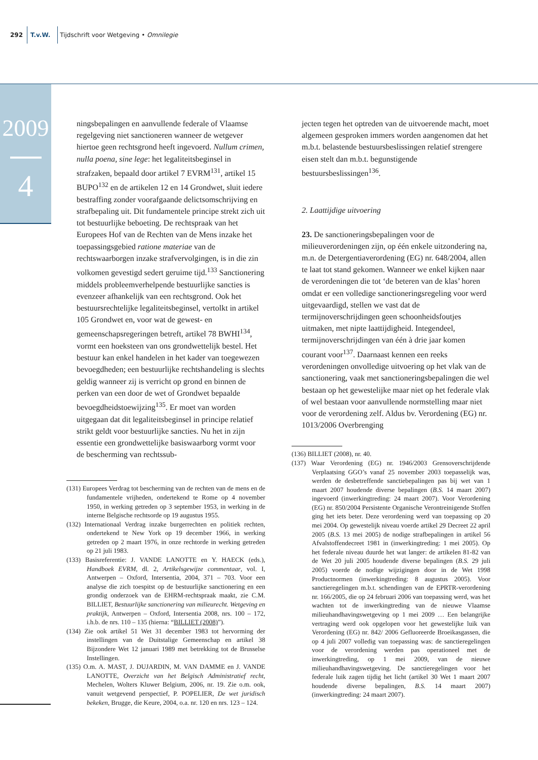292 T.v.W. Tijdschrift voor Wetgeving • Omnilegie
2009
4
ningsbepalingen en aanvullende federale of Vlaamse regelgeving niet sanctioneren wanneer de wetgever hiertoe geen rechtsgrond heeft ingevoerd. Nullum crimen, nulla poena, sine lege: het legaliteitsbeginsel in strafzaken, bepaald door artikel 7 EVRM<sup>131</sup>, artikel 15 BUPO<sup>132</sup> en de artikelen 12 en 14 Grondwet, sluit iedere bestraffing zonder voorafgaande delictsomschrijving en strafbepaling uit. Dit fundamentele principe strekt zich uit tot bestuurlijke beboeting. De rechtspraak van het Europees Hof van de Rechten van de Mens inzake het toepassingsgebied ratione materiae van de rechtswaarborgen inzake strafvervolgingen, is in die zin volkomen gevestigd sedert geruime tijd.<sup>133</sup> Sanctionering middels probleemverhelpende bestuurlijke sancties is evenzeer afhankelijk van een rechtsgrond. Ook het bestuursrechtelijke legaliteitsbeginsel, vertolkt in artikel 105 Grondwet en, voor wat de gewest- en gemeenschapsregeringen betreft, artikel 78 BWHI<sup>134</sup>, vormt een hoeksteen van ons grondwettelijk bestel. Het bestuur kan enkel handelen in het kader van toegewezen bevoegdheden; een bestuurlijke rechtshandeling is slechts geldig wanneer zij is verricht op grond en binnen de perken van een door de wet of Grondwet bepaalde bevoegdheidstoewijzing<sup>135</sup>. Er moet van worden uitgegaan dat dit legaliteitsbeginsel in principe relatief strikt geldt voor bestuurlijke sancties. Nu het in zijn essentie een grondwettelijke basiswaarborg vormt voor de bescherming van rechtssub-
(131) Europees Verdrag tot bescherming van de rechten van de mens en de fundamentele vrijheden, ondertekend te Rome op 4 november 1950, in werking getreden op 3 september 1953, in werking in de interne Belgische rechtsorde op 19 augustus 1955.
(132) Internationaal Verdrag inzake burgerrechten en politiek rechten, ondertekend te New York op 19 december 1966, in werking getreden op 2 maart 1976, in onze rechtorde in werking getreden op 21 juli 1983.
(133) Basisreferentie: J. VANDE LANOTTE en Y. HAECK (eds.), Handboek EVRM, dl. 2, Artikelsgewijze commentaar, vol. I, Antwerpen – Oxford, Intersentia, 2004, 371 – 703. Voor een analyse die zich toespitst op de bestuurlijke sanctionering en een grondig onderzoek van de EHRM-rechtspraak maakt, zie C.M. BILLIET, Bestuurlijke sanctionering van milieurecht. Wetgeving en praktijk, Antwerpen – Oxford, Intersentia 2008, nrs. 100 – 172, i.h.b. de nrs. 110 – 135 (hierna: “BILLIET (2008)”).
(134) Zie ook artikel 51 Wet 31 december 1983 tot hervorming der instellingen van de Duitstalige Gemeenschap en artikel 38 Bijzondere Wet 12 januari 1989 met betrekking tot de Brusselse Instellingen.
(135) O.m. A. MAST, J. DUJARDIN, M. VAN DAMME en J. VANDE LANOTTE, Overzicht van het Belgisch Administratief recht, Mechelen, Wolters Kluwer Belgium, 2006, nr. 19. Zie o.m. ook, vanuit wetgevend perspectief, P. POPELIER, De wet juridisch bekeken, Brugge, die Keure, 2004, o.a. nr. 120 en nrs. 123 – 124.
jecten tegen het optreden van de uitvoerende macht, moet algemeen gesproken immers worden aangenomen dat het m.b.t. belastende bestuursbeslissingen relatief strengere eisen stelt dan m.b.t. begunstigende bestuursbeslissingen<sup>136</sup>.
2. Laattijdige uitvoering
23. De sanctioneringsbepalingen voor de milieuverordeningen zijn, op één enkele uitzondering na, m.n. de Detergentiaverordening (EG) nr. 648/2004, allen te laat tot stand gekomen. Wanneer we enkel kijken naar de verordeningen die tot ‘de beteren van de klas’ horen omdat er een volledige sanctioneringsregeling voor werd uitgevaardigd, stellen we vast dat de termijnoverschrijdingen geen schoonheidsfoutjes uitmaken, met nipte laattijdigheid. Integendeel, termijnoverschrijdingen van één à drie jaar komen courant voor<sup>137</sup>. Daarnaast kennen een reeks verordeningen onvolledige uitvoering op het vlak van de sanctionering, vaak met sanctioneringsbepalingen die wel bestaan op het gewestelijke maar niet op het federale vlak of wel bestaan voor aanvullende normstelling maar niet voor de verordening zelf. Aldus bv. Verordening (EG) nr. 1013/2006 Overbrenging
(136) BILLIET (2008), nr. 40.
(137) Waar Verordening (EG) nr. 1946/2003 Grensoverschrijdende Verplaatsing GGO’s vanaf 25 november 2003 toepasselijk was, werden de desbetreffende sanctiebepalingen pas bij wet van 1 maart 2007 houdende diverse bepalingen (B.S. 14 maart 2007) ingevoerd (inwerkingtreding: 24 maart 2007). Voor Verordening (EG) nr. 850/2004 Persistente Organische Verontreinigende Stoffen ging het iets beter. Deze verordening werd van toepassing op 20 mei 2004. Op gewestelijk niveau voerde artikel 29 Decreet 22 april 2005 (B.S. 13 mei 2005) de nodige strafbepalingen in artikel 56 Afvalstoffendecreet 1981 in (inwerkingtreding: 1 mei 2005). Op het federale niveau duurde het wat langer: de artikelen 81-82 van de Wet 20 juli 2005 houdende diverse bepalingen (B.S. 29 juli 2005) voerde de nodige wijzigingen door in de Wet 1998 Productnormen (inwerkingtreding: 8 augustus 2005). Voor sanctieregelingen m.b.t. schendingen van de EPRTR-verordening nr. 166/2005, die op 24 februari 2006 van toepassing werd, was het wachten tot de inwerkingtreding van de nieuwe Vlaamse milieuhandhavingswetgeving op 1 mei 2009 … Een belangrijke vertraging werd ook opgelopen voor het gewestelijke luik van Verordening (EG) nr. 842/ 2006 Gefluoreerde Broeikasgassen, die op 4 juli 2007 volledig van toepassing was: de sanctieregelingen voor de verordening werden pas operationeel met de inwerkingtreding, op 1 mei 2009, van de nieuwe milieuhandhavingswetgeving. De sanctieregelingen voor het federale luik zagen tijdig het licht (artikel 30 Wet 1 maart 2007 houdende diverse bepalingen, B.S. 14 maart 2007) (inwerkingtreding: 24 maart 2007).